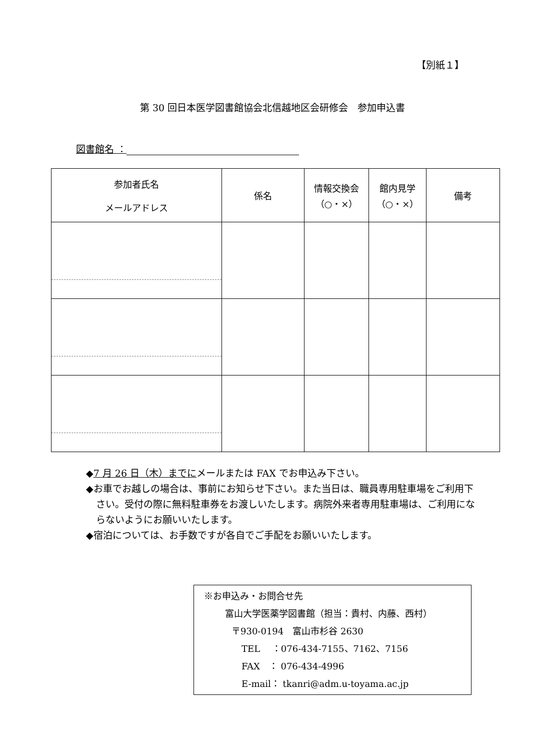【別紙１】
第 30 回日本医学図書館協会北信越地区会研修会　参加申込書
図書館名 ：
| 参加者氏名 メールアドレス | 係名 | 情報交換会 （○・×） | 館内見学 （○・×） | 備考 |
| --- | --- | --- | --- | --- |
◆7 月 26 日（木）までにメールまたは FAX でお申込み下さい。
◆お車でお越しの場合は、事前にお知らせ下さい。また当日は、職員専用駐車場をご利用下さい。受付の際に無料駐車券をお渡しいたします。病院外来者専用駐車場は、ご利用にならないようにお願いいたします。
◆宿泊については、お手数ですが各自でご手配をお願いいたします。
※お申込み・お問合せ先
富山大学医薬学図書館（担当：貴村、内藤、西村）
〒930-0194　富山市杉谷 2630
TEL　 ：076-434-7155、7162、7156
FAX　： 076-434-4996
E-mail： tkanri@adm.u-toyama.ac.jp